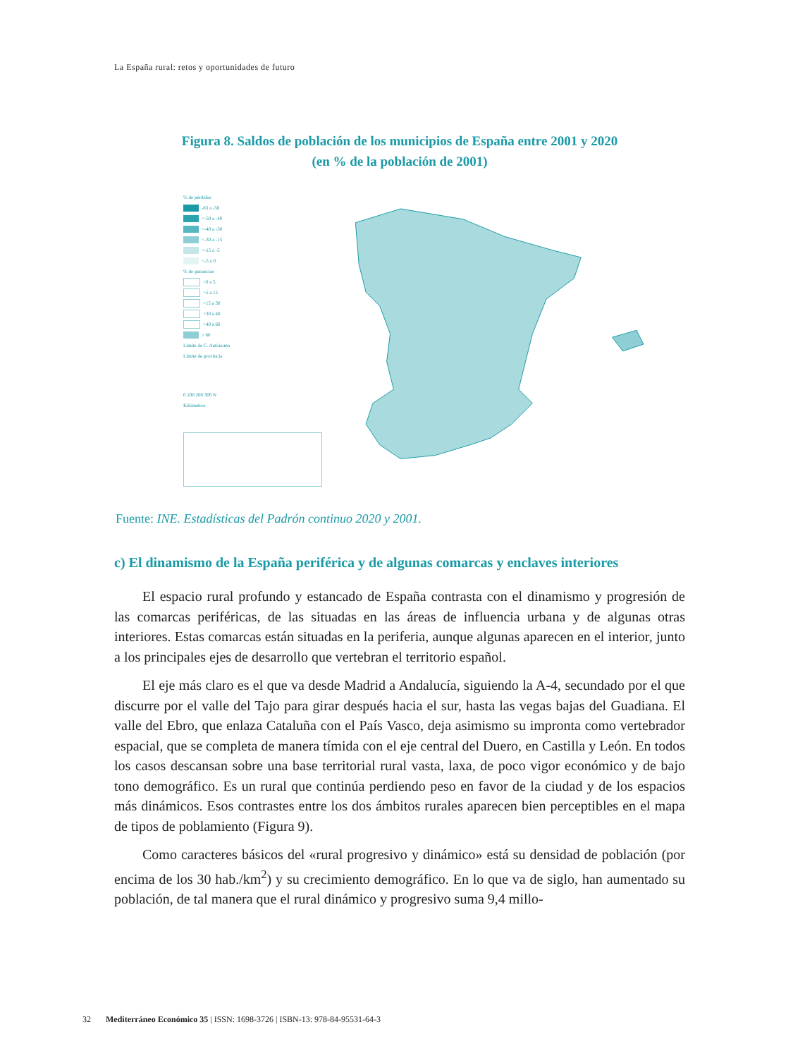La España rural: retos y oportunidades de futuro
Figura 8. Saldos de población de los municipios de España entre 2001 y 2020
(en % de la población de 2001)
% de pérdidas
-83 a -50
<-50 a -40
<-40 a -30
<-30 a -15
<-15 a -5
<-5 a 0
% de ganancias
>0 a 5
>5 a 15
>15 a 30
>30 a 40
>40 a 60
≥ 60
Límite de C. Autónoma
Límite de provincia
0 100 200 300 N
Kilómetros
Fuente: INE. Estadísticas del Padrón continuo 2020 y 2001.
c) El dinamismo de la España periférica y de algunas comarcas y enclaves interiores
El espacio rural profundo y estancado de España contrasta con el dinamismo y progresión de las comarcas periféricas, de las situadas en las áreas de influencia urbana y de algunas otras interiores. Estas comarcas están situadas en la periferia, aunque algunas aparecen en el interior, junto a los principales ejes de desarrollo que vertebran el territorio español.
El eje más claro es el que va desde Madrid a Andalucía, siguiendo la A-4, secundado por el que discurre por el valle del Tajo para girar después hacia el sur, hasta las vegas bajas del Guadiana. El valle del Ebro, que enlaza Cataluña con el País Vasco, deja asimismo su impronta como vertebrador espacial, que se completa de manera tímida con el eje central del Duero, en Castilla y León. En todos los casos descansan sobre una base territorial rural vasta, laxa, de poco vigor económico y de bajo tono demográfico. Es un rural que continúa perdiendo peso en favor de la ciudad y de los espacios más dinámicos. Esos contrastes entre los dos ámbitos rurales aparecen bien perceptibles en el mapa de tipos de poblamiento (Figura 9).
Como caracteres básicos del «rural progresivo y dinámico» está su densidad de población (por encima de los 30 hab./km<sup>2</sup>) y su crecimiento demográfico. En lo que va de siglo, han aumentado su población, de tal manera que el rural dinámico y progresivo suma 9,4 millo-
32 Mediterráneo Económico 35 | ISSN: 1698-3726 | ISBN-13: 978-84-95531-64-3